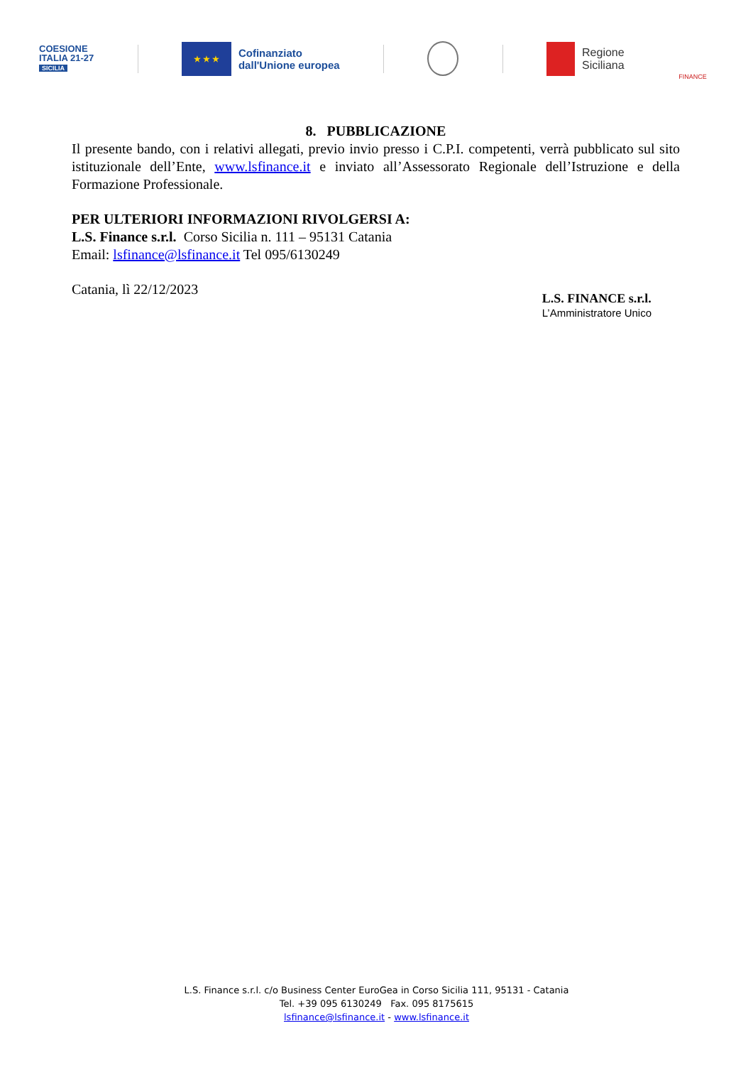COESIONE
ITALIA 21-27
SICILIA
★ ★ ★
Cofinanziato
dall'Unione europea
Regione
Siciliana
FINANCE
8. PUBBLICAZIONE
Il presente bando, con i relativi allegati, previo invio presso i C.P.I. competenti, verrà pubblicato sul sito istituzionale dell’Ente, www.lsfinance.it e inviato all’Assessorato Regionale dell’Istruzione e della Formazione Professionale.
PER ULTERIORI INFORMAZIONI RIVOLGERSI A:
L.S. Finance s.r.l. Corso Sicilia n. 111 – 95131 Catania
Email: lsfinance@lsfinance.it Tel 095/6130249
Catania, lì 22/12/2023
L.S. FINANCE s.r.l.
L’Amministratore Unico
L.S. Finance s.r.l. c/o Business Center EuroGea in Corso Sicilia 111, 95131 - Catania
Tel. +39 095 6130249 Fax. 095 8175615
lsfinance@lsfinance.it - www.lsfinance.it